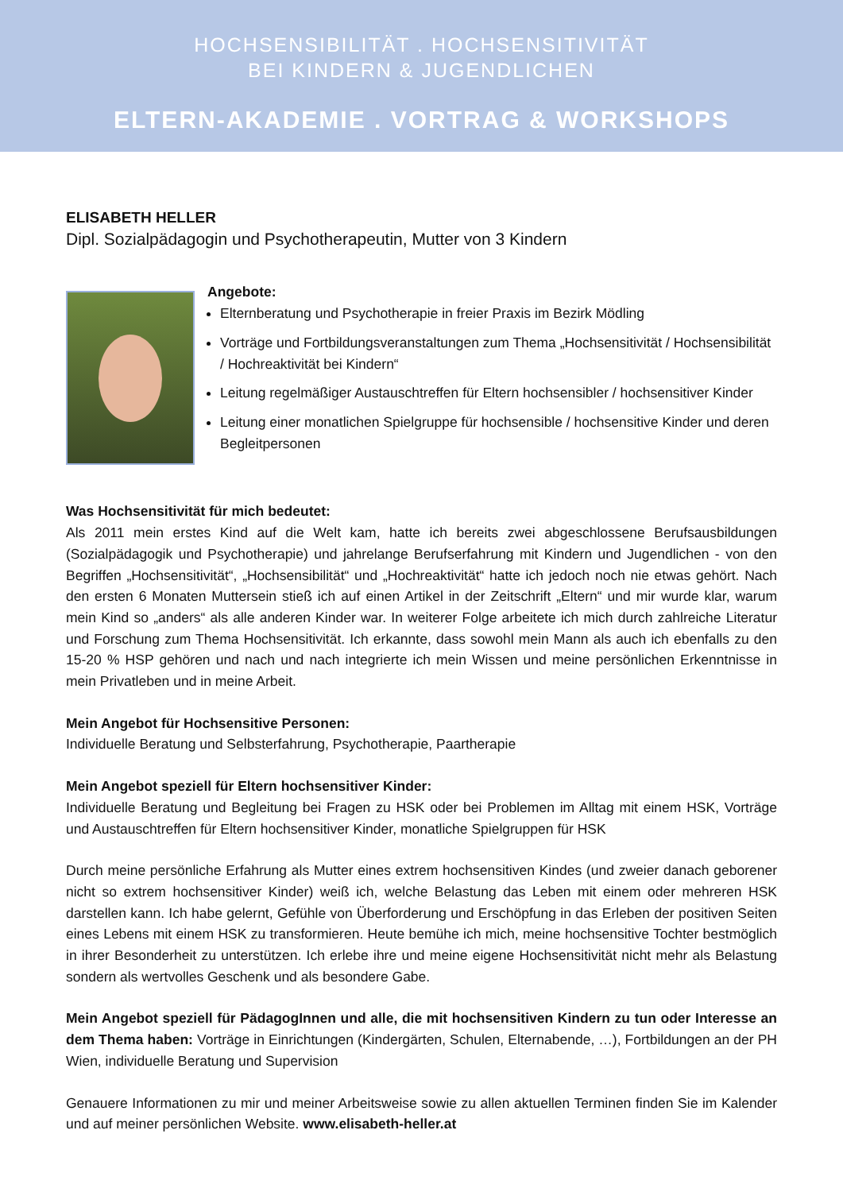HOCHSENSIBILITÄT . HOCHSENSITIVITÄT
BEI KINDERN & JUGENDLICHEN
ELTERN-AKADEMIE . VORTRAG & WORKSHOPS
ELISABETH HELLER
Dipl. Sozialpädagogin und Psychotherapeutin, Mutter von 3 Kindern
Angebote:
Elternberatung und Psychotherapie in freier Praxis im Bezirk Mödling
Vorträge und Fortbildungsveranstaltungen zum Thema „Hochsensitivität / Hochsensibilität / Hochreaktivität bei Kindern“
Leitung regelmäßiger Austauschtreffen für Eltern hochsensibler / hochsensitiver Kinder
Leitung einer monatlichen Spielgruppe für hochsensible / hochsensitive Kinder und deren Begleitpersonen
Was Hochsensitivität für mich bedeutet:
Als 2011 mein erstes Kind auf die Welt kam, hatte ich bereits zwei abgeschlossene Berufsausbildungen (Sozialpädagogik und Psychotherapie) und jahrelange Berufserfahrung mit Kindern und Jugendlichen - von den Begriffen „Hochsensitivität“, „Hochsensibilität“ und „Hochreaktivität“ hatte ich jedoch noch nie etwas gehört. Nach den ersten 6 Monaten Muttersein stieß ich auf einen Artikel in der Zeitschrift „Eltern“ und mir wurde klar, warum mein Kind so „anders“ als alle anderen Kinder war. In weiterer Folge arbeitete ich mich durch zahlreiche Literatur und Forschung zum Thema Hochsensitivität. Ich erkannte, dass sowohl mein Mann als auch ich ebenfalls zu den 15-20 % HSP gehören und nach und nach integrierte ich mein Wissen und meine persönlichen Erkenntnisse in mein Privatleben und in meine Arbeit.
Mein Angebot für Hochsensitive Personen:
Individuelle Beratung und Selbsterfahrung, Psychotherapie, Paartherapie
Mein Angebot speziell für Eltern hochsensitiver Kinder:
Individuelle Beratung und Begleitung bei Fragen zu HSK oder bei Problemen im Alltag mit einem HSK, Vorträge und Austauschtreffen für Eltern hochsensitiver Kinder, monatliche Spielgruppen für HSK
Durch meine persönliche Erfahrung als Mutter eines extrem hochsensitiven Kindes (und zweier danach geborener nicht so extrem hochsensitiver Kinder) weiß ich, welche Belastung das Leben mit einem oder mehreren HSK darstellen kann. Ich habe gelernt, Gefühle von Überforderung und Erschöpfung in das Erleben der positiven Seiten eines Lebens mit einem HSK zu transformieren. Heute bemühe ich mich, meine hochsensitive Tochter bestmöglich in ihrer Besonderheit zu unterstützen. Ich erlebe ihre und meine eigene Hochsensitivität nicht mehr als Belastung sondern als wertvolles Geschenk und als besondere Gabe.
Mein Angebot speziell für PädagogInnen und alle, die mit hochsensitiven Kindern zu tun oder Interesse an dem Thema haben: Vorträge in Einrichtungen (Kindergärten, Schulen, Elternabende, …), Fortbildungen an der PH Wien, individuelle Beratung und Supervision
Genauere Informationen zu mir und meiner Arbeitsweise sowie zu allen aktuellen Terminen finden Sie im Kalender und auf meiner persönlichen Website. www.elisabeth-heller.at